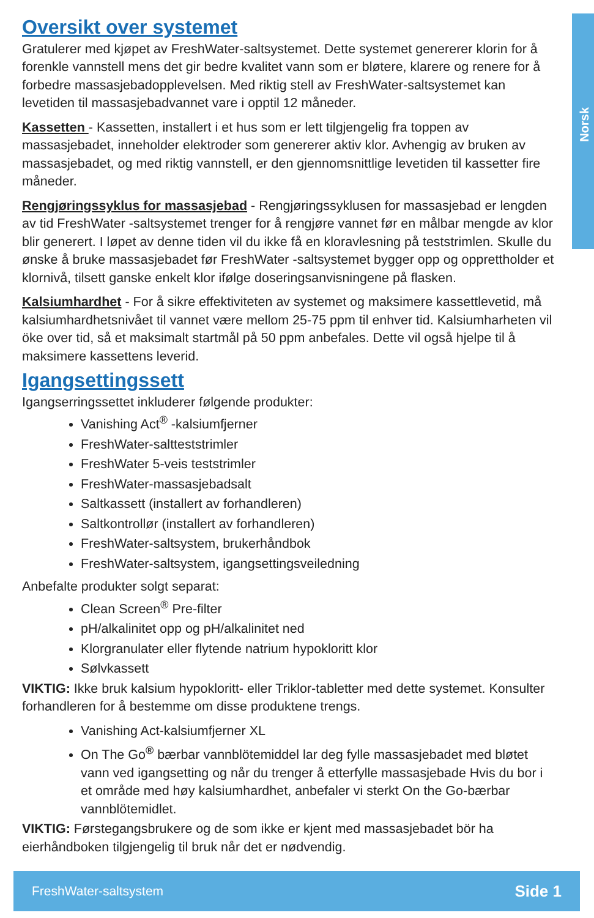Norsk
Oversikt over systemet
Gratulerer med kjøpet av FreshWater-saltsystemet. Dette systemet genererer klorin for å forenkle vannstell mens det gir bedre kvalitet vann som er bløtere, klarere og renere for å forbedre massasjebadopplevelsen. Med riktig stell av FreshWater-saltsystemet kan levetiden til massasjebadvannet vare i opptil 12 måneder.
Kassetten - Kassetten, installert i et hus som er lett tilgjengelig fra toppen av massasjebadet, inneholder elektroder som genererer aktiv klor. Avhengig av bruken av massasjebadet, og med riktig vannstell, er den gjennomsnittlige levetiden til kassetter fire måneder.
Rengjøringssyklus for massasjebad - Rengjøringssyklusen for massasjebad er lengden av tid FreshWater -saltsystemet trenger for å rengjøre vannet før en målbar mengde av klor blir generert. I løpet av denne tiden vil du ikke få en kloravlesning på teststrimlen. Skulle du ønske å bruke massasjebadet før FreshWater -saltsystemet bygger opp og opprettholder et klornivå, tilsett ganske enkelt klor ifølge doseringsanvisningene på flasken.
Kalsiumhardhet - For å sikre effektiviteten av systemet og maksimere kassettlevetid, må kalsiumhardhetsnivået til vannet være mellom 25-75 ppm til enhver tid. Kalsiumharheten vil öke over tid, så et maksimalt startmål på 50 ppm anbefales. Dette vil også hjelpe til å maksimere kassettens leverid.
Igangsettingssett
Igangserringssettet inkluderer følgende produkter:
Vanishing Act<sup>®</sup> -kalsiumfjerner
FreshWater-saltteststrimler
FreshWater 5-veis teststrimler
FreshWater-massasjebadsalt
Saltkassett (installert av forhandleren)
Saltkontrollør (installert av forhandleren)
FreshWater-saltsystem, brukerhåndbok
FreshWater-saltsystem, igangsettingsveiledning
Anbefalte produkter solgt separat:
Clean Screen<sup>®</sup> Pre-filter
pH/alkalinitet opp og pH/alkalinitet ned
Klorgranulater eller flytende natrium hypokloritt klor
Sølvkassett
VIKTIG: Ikke bruk kalsium hypokloritt- eller Triklor-tabletter med dette systemet. Konsulter forhandleren for å bestemme om disse produktene trengs.
Vanishing Act-kalsiumfjerner XL
On The Go<sup>®</sup> bærbar vannblötemiddel lar deg fylle massasjebadet med bløtet vann ved igangsetting og når du trenger å etterfylle massasjebade Hvis du bor i et område med høy kalsiumhardhet, anbefaler vi sterkt On the Go-bærbar vannblötemidlet.
VIKTIG: Førstegangsbrukere og de som ikke er kjent med massasjebadet bör ha eierhåndboken tilgjengelig til bruk når det er nødvendig.
FreshWater-saltsystem Side 1